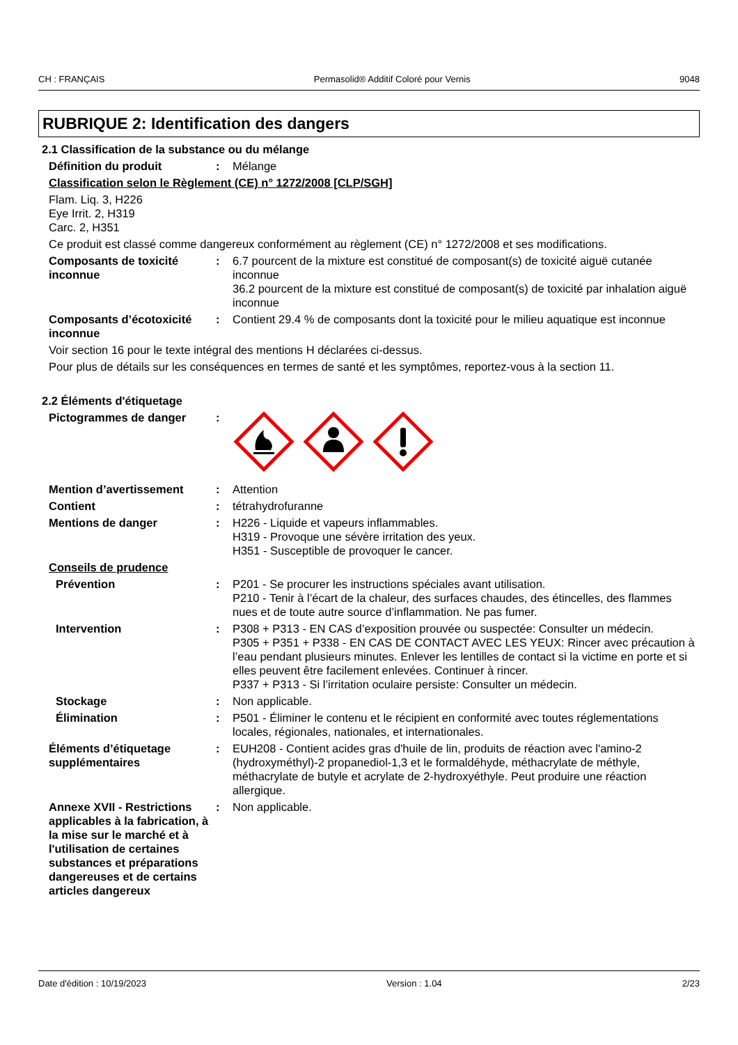CH : FRANÇAIS Permasolid® Additif Coloré pour Vernis 9048
RUBRIQUE 2: Identification des dangers
2.1 Classification de la substance ou du mélange
Définition du produit : Mélange
Classification selon le Règlement (CE) n° 1272/2008 [CLP/SGH]
Flam. Liq. 3, H226
Eye Irrit. 2, H319
Carc. 2, H351
Ce produit est classé comme dangereux conformément au règlement (CE) n° 1272/2008 et ses modifications.
Composants de toxicité inconnue
: 6.7 pourcent de la mixture est constitué de composant(s) de toxicité aiguë cutanée inconnue
36.2 pourcent de la mixture est constitué de composant(s) de toxicité par inhalation aiguë inconnue
Composants d’écotoxicité inconnue
: Contient 29.4 % de composants dont la toxicité pour le milieu aquatique est inconnue
Voir section 16 pour le texte intégral des mentions H déclarées ci-dessus.
Pour plus de détails sur les conséquences en termes de santé et les symptômes, reportez-vous à la section 11.
2.2 Éléments d'étiquetage
Pictogrammes de danger :
Mention d’avertissement : Attention
Contient : tétrahydrofuranne
Mentions de danger : H226 - Liquide et vapeurs inflammables.
H319 - Provoque une sévère irritation des yeux.
H351 - Susceptible de provoquer le cancer.
Conseils de prudence
Prévention : P201 - Se procurer les instructions spéciales avant utilisation.
P210 - Tenir à l’écart de la chaleur, des surfaces chaudes, des étincelles, des flammes nues et de toute autre source d’inflammation. Ne pas fumer.
Intervention : P308 + P313 - EN CAS d’exposition prouvée ou suspectée: Consulter un médecin.
P305 + P351 + P338 - EN CAS DE CONTACT AVEC LES YEUX: Rincer avec précaution à l’eau pendant plusieurs minutes. Enlever les lentilles de contact si la victime en porte et si elles peuvent être facilement enlevées. Continuer à rincer.
P337 + P313 - Si l’irritation oculaire persiste: Consulter un médecin.
Stockage : Non applicable.
Élimination : P501 - Éliminer le contenu et le récipient en conformité avec toutes réglementations locales, régionales, nationales, et internationales.
Éléments d’étiquetage supplémentaires
: EUH208 - Contient acides gras d'huile de lin, produits de réaction avec l'amino-2 (hydroxyméthyl)-2 propanediol-1,3 et le formaldéhyde, méthacrylate de méthyle, méthacrylate de butyle et acrylate de 2-hydroxyéthyle. Peut produire une réaction allergique.
Annexe XVII - Restrictions applicables à la fabrication, à la mise sur le marché et à l'utilisation de certaines substances et préparations dangereuses et de certains articles dangereux
: Non applicable.
Date d'édition : 10/19/2023 Version : 1.04 2/23